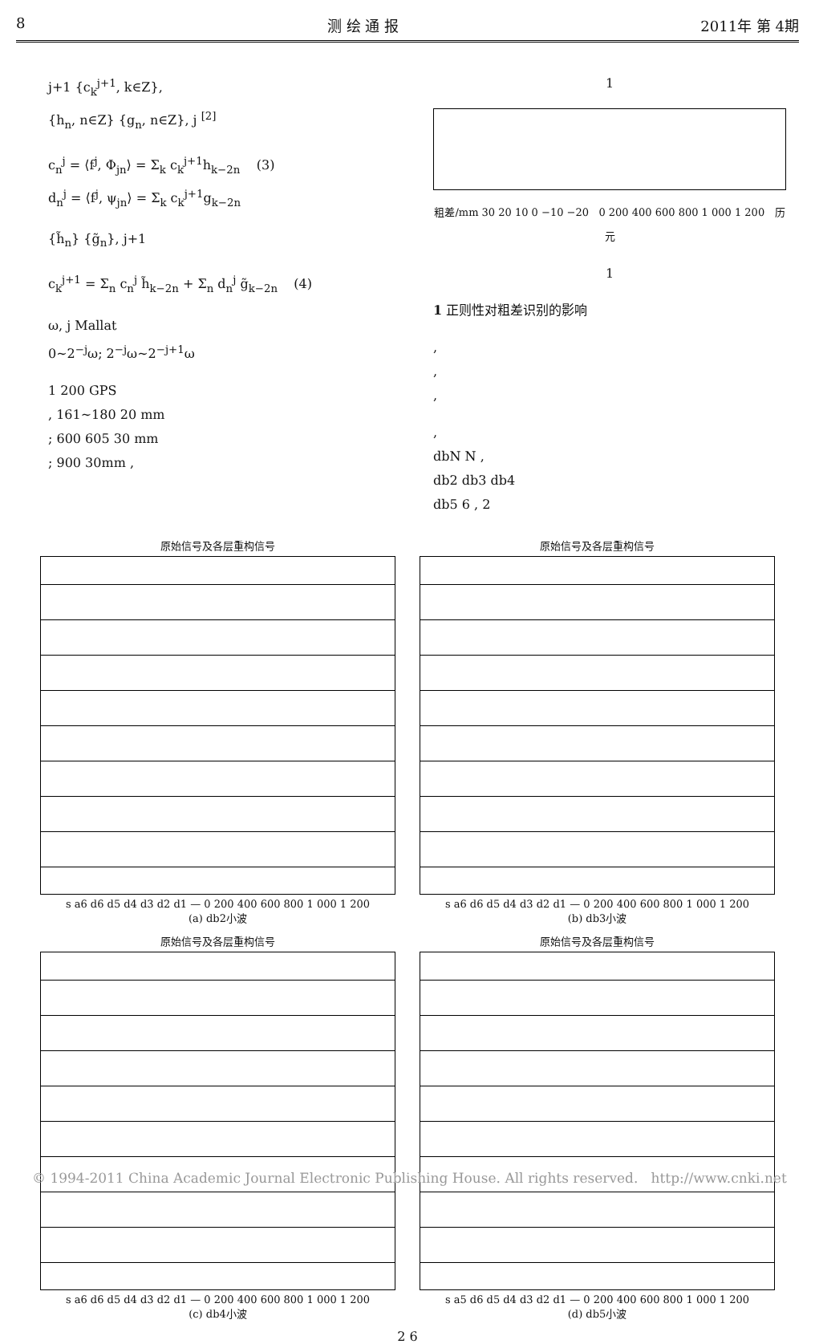8 测 绘 通 报 2011年 第 4期
j+1 {c<sub>k</sub><sup>j+1</sup>, k∈Z},
{h<sub>n</sub>, n∈Z} {g<sub>n</sub>, n∈Z}, j <sup>[2]</sup>
c<sub>n</sub><sup>j</sup> = ⟨f<sup>j</sup>, Φ<sub>jn</sub>⟩ = Σ<sub>k</sub> c<sub>k</sub><sup>j+1</sup>h<sub>k−2n</sub> (3)
d<sub>n</sub><sup>j</sup> = ⟨f<sup>j</sup>, ψ<sub>jn</sub>⟩ = Σ<sub>k</sub> c<sub>k</sub><sup>j+1</sup>g<sub>k−2n</sub>
{h̃<sub>n</sub>} {g̃<sub>n</sub>}, j+1
c<sub>k</sub><sup>j+1</sup> = Σ<sub>n</sub> c<sub>n</sub><sup>j</sup> h̃<sub>k−2n</sub> + Σ<sub>n</sub> d<sub>n</sub><sup>j</sup> g̃<sub>k−2n</sub> (4)
ω, j Mallat
0~2<sup>−j</sup>ω; 2<sup>−j</sup>ω~2<sup>−j+1</sup>ω
1 200 GPS
, 161~180 20 mm
; 600 605 30 mm
; 900 30mm ,
1
粗差/mm 30 20 10 0 −10 −20 0 200 400 600 800 1 000 1 200 历元
1
1 正则性对粗差识别的影响
,
,
,
,
dbN N ,
db2 db3 db4
db5 6 , 2
原始信号及各层重构信号
s a6 d6 d5 d4 d3 d2 d1 — 0 200 400 600 800 1 000 1 200
(a) db2小波
原始信号及各层重构信号
s a6 d6 d5 d4 d3 d2 d1 — 0 200 400 600 800 1 000 1 200
(b) db3小波
原始信号及各层重构信号
s a6 d6 d5 d4 d3 d2 d1 — 0 200 400 600 800 1 000 1 200
(c) db4小波
原始信号及各层重构信号
s a5 d6 d5 d4 d3 d2 d1 — 0 200 400 600 800 1 000 1 200
(d) db5小波
2 6
© 1994-2011 China Academic Journal Electronic Publishing House. All rights reserved. http://www.cnki.net